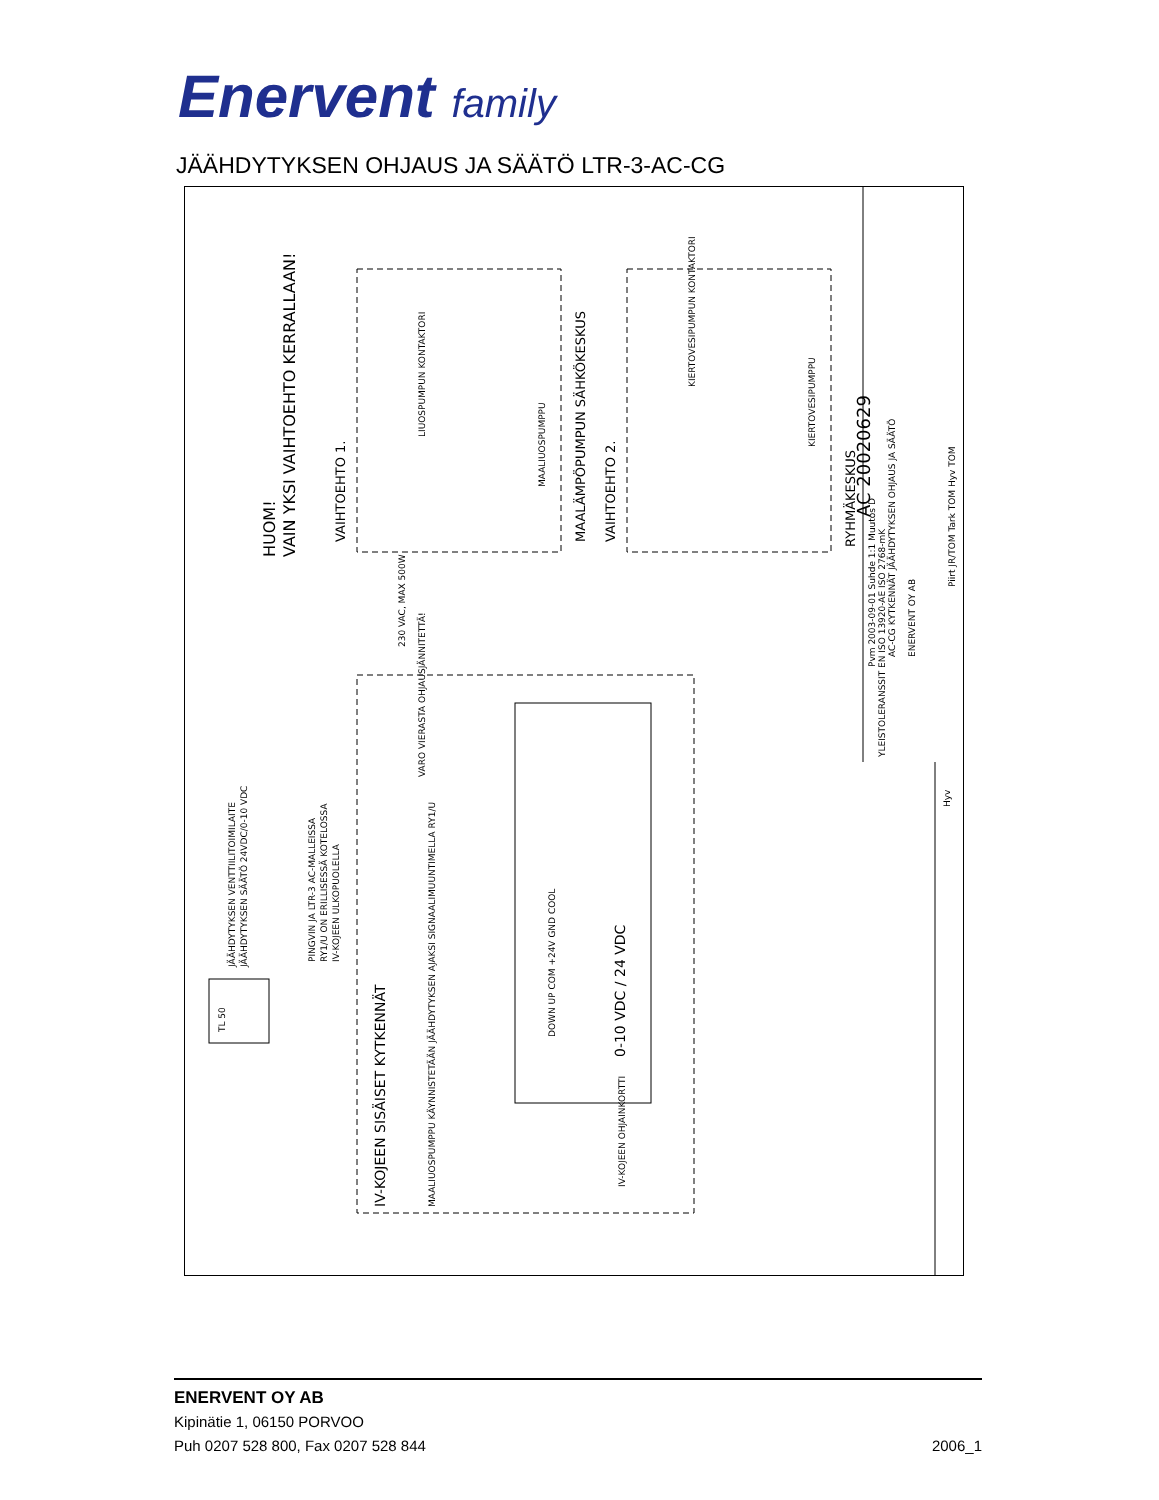Enervent family
JÄÄHDYTYKSEN OHJAUS JA SÄÄTÖ LTR-3-AC-CG
HUOM!
VAIN YKSI VAIHTOEHTO KERRALLAAN!
VAIHTOEHTO 1.
MAALÄMPÖPUMPUN SÄHKÖKESKUS
VAIHTOEHTO 2.
RYHMÄKESKUS
230 VAC, MAX 500W
VARO VIERASTA OHJAUSJÄNNITETTÄ!
JÄÄHDYTYKSEN VENTTIILITOIMILAITE
JÄÄHDYTYKSEN SÄÄTÖ 24VDC/0-10 VDC
PINGVIN JA LTR-3 AC-MALLEISSA
RY1/U ON ERILLISESSÄ KOTELOSSA
IV-KOJEEN ULKOPUOLELLA
TL 50
DOWN UP COM +24V GND COOL
0-10 VDC / 24 VDC
IV-KOJEEN SISÄISET KYTKENNÄT
MAALIUOSPUMPPU KÄYNNISTETÄÄN JÄÄHDYTYKSEN AJAKSI SIGNAALIMUUNTIMELLA RY1/U
IV-KOJEEN OHJAINKORTTI
LIUOSPUMPUN KONTAKTORI
MAALIUOSPUMPPU
KIERTOVESIPUMPUN KONTAKTORI
KIERTOVESIPUMPPU
AC 20020629
Pvm 2003-09-01 Suhde 1:1 Muutos D
AC-CG KYTKENNÄT JÄÄHDYTYKSEN OHJAUS JA SÄÄTÖ
ENERVENT OY AB
YLEISTOLERANSSIT EN ISO 13920-AE ISO 2768-mK
Piirt JR/TOM Tark TOM Hyv TOM
Hyv
ENERVENT OY AB
Kipinätie 1, 06150 PORVOO
Puh 0207 528 800, Fax 0207 528 844
2006_1